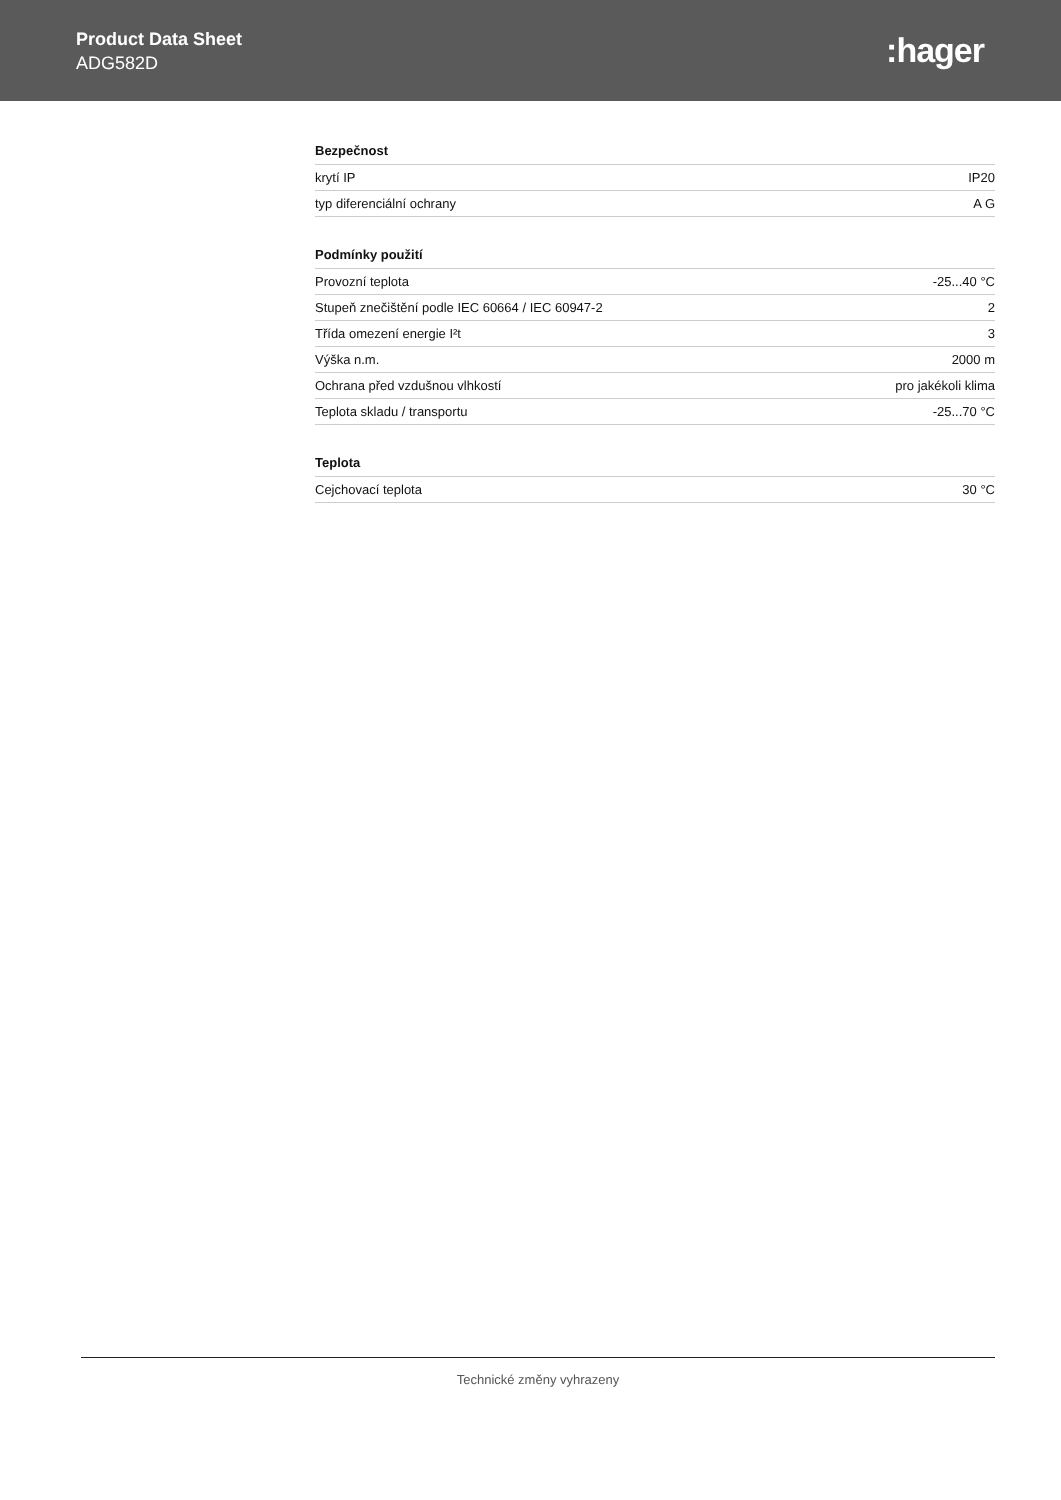Product Data Sheet
ADG582D
:hager
Bezpečnost
| krytí IP | IP20 |
| typ diferenciální ochrany | A G |
Podmínky použití
| Provozní teplota | -25...40 °C |
| Stupeň znečištění podle IEC 60664 / IEC 60947-2 | 2 |
| Třída omezení energie I²t | 3 |
| Výška n.m. | 2000 m |
| Ochrana před vzdušnou vlhkostí | pro jakékoli klima |
| Teplota skladu / transportu | -25...70 °C |
Teplota
| Cejchovací teplota | 30 °C |
Technické změny vyhrazeny